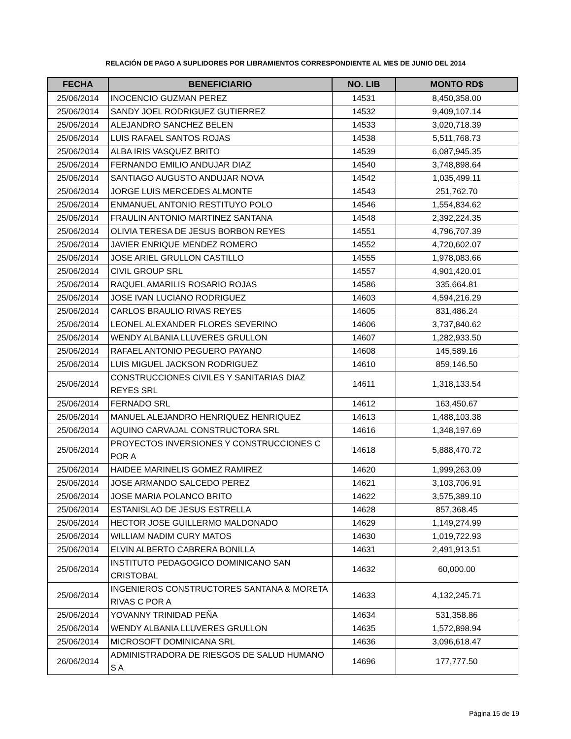RELACIÓN DE PAGO A SUPLIDORES POR LIBRAMIENTOS CORRESPONDIENTE AL MES DE JUNIO DEL 2014
| FECHA | BENEFICIARIO | NO. LIB | MONTO RD$ |
| --- | --- | --- | --- |
| 25/06/2014 | INOCENCIO GUZMAN PEREZ | 14531 | 8,450,358.00 |
| 25/06/2014 | SANDY JOEL RODRIGUEZ GUTIERREZ | 14532 | 9,409,107.14 |
| 25/06/2014 | ALEJANDRO SANCHEZ BELEN | 14533 | 3,020,718.39 |
| 25/06/2014 | LUIS RAFAEL SANTOS ROJAS | 14538 | 5,511,768.73 |
| 25/06/2014 | ALBA IRIS VASQUEZ BRITO | 14539 | 6,087,945.35 |
| 25/06/2014 | FERNANDO EMILIO ANDUJAR DIAZ | 14540 | 3,748,898.64 |
| 25/06/2014 | SANTIAGO AUGUSTO ANDUJAR NOVA | 14542 | 1,035,499.11 |
| 25/06/2014 | JORGE LUIS MERCEDES ALMONTE | 14543 | 251,762.70 |
| 25/06/2014 | ENMANUEL ANTONIO RESTITUYO POLO | 14546 | 1,554,834.62 |
| 25/06/2014 | FRAULIN ANTONIO MARTINEZ SANTANA | 14548 | 2,392,224.35 |
| 25/06/2014 | OLIVIA TERESA DE JESUS BORBON REYES | 14551 | 4,796,707.39 |
| 25/06/2014 | JAVIER ENRIQUE MENDEZ ROMERO | 14552 | 4,720,602.07 |
| 25/06/2014 | JOSE ARIEL GRULLON CASTILLO | 14555 | 1,978,083.66 |
| 25/06/2014 | CIVIL GROUP SRL | 14557 | 4,901,420.01 |
| 25/06/2014 | RAQUEL AMARILIS ROSARIO ROJAS | 14586 | 335,664.81 |
| 25/06/2014 | JOSE IVAN LUCIANO RODRIGUEZ | 14603 | 4,594,216.29 |
| 25/06/2014 | CARLOS BRAULIO RIVAS REYES | 14605 | 831,486.24 |
| 25/06/2014 | LEONEL ALEXANDER FLORES SEVERINO | 14606 | 3,737,840.62 |
| 25/06/2014 | WENDY ALBANIA LLUVERES GRULLON | 14607 | 1,282,933.50 |
| 25/06/2014 | RAFAEL ANTONIO PEGUERO PAYANO | 14608 | 145,589.16 |
| 25/06/2014 | LUIS MIGUEL JACKSON RODRIGUEZ | 14610 | 859,146.50 |
| 25/06/2014 | CONSTRUCCIONES CIVILES Y SANITARIAS DIAZ REYES SRL | 14611 | 1,318,133.54 |
| 25/06/2014 | FERNADO SRL | 14612 | 163,450.67 |
| 25/06/2014 | MANUEL ALEJANDRO HENRIQUEZ HENRIQUEZ | 14613 | 1,488,103.38 |
| 25/06/2014 | AQUINO CARVAJAL CONSTRUCTORA SRL | 14616 | 1,348,197.69 |
| 25/06/2014 | PROYECTOS INVERSIONES Y CONSTRUCCIONES C POR A | 14618 | 5,888,470.72 |
| 25/06/2014 | HAIDEE MARINELIS GOMEZ RAMIREZ | 14620 | 1,999,263.09 |
| 25/06/2014 | JOSE ARMANDO SALCEDO PEREZ | 14621 | 3,103,706.91 |
| 25/06/2014 | JOSE MARIA POLANCO BRITO | 14622 | 3,575,389.10 |
| 25/06/2014 | ESTANISLAO DE JESUS ESTRELLA | 14628 | 857,368.45 |
| 25/06/2014 | HECTOR JOSE GUILLERMO MALDONADO | 14629 | 1,149,274.99 |
| 25/06/2014 | WILLIAM NADIM CURY MATOS | 14630 | 1,019,722.93 |
| 25/06/2014 | ELVIN ALBERTO CABRERA BONILLA | 14631 | 2,491,913.51 |
| 25/06/2014 | INSTITUTO PEDAGOGICO DOMINICANO SAN CRISTOBAL | 14632 | 60,000.00 |
| 25/06/2014 | INGENIEROS CONSTRUCTORES SANTANA & MORETA RIVAS C POR A | 14633 | 4,132,245.71 |
| 25/06/2014 | YOVANNY TRINIDAD PEÑA | 14634 | 531,358.86 |
| 25/06/2014 | WENDY ALBANIA LLUVERES GRULLON | 14635 | 1,572,898.94 |
| 25/06/2014 | MICROSOFT DOMINICANA SRL | 14636 | 3,096,618.47 |
| 26/06/2014 | ADMINISTRADORA DE RIESGOS DE SALUD HUMANO S A | 14696 | 177,777.50 |
Página 15 de 19